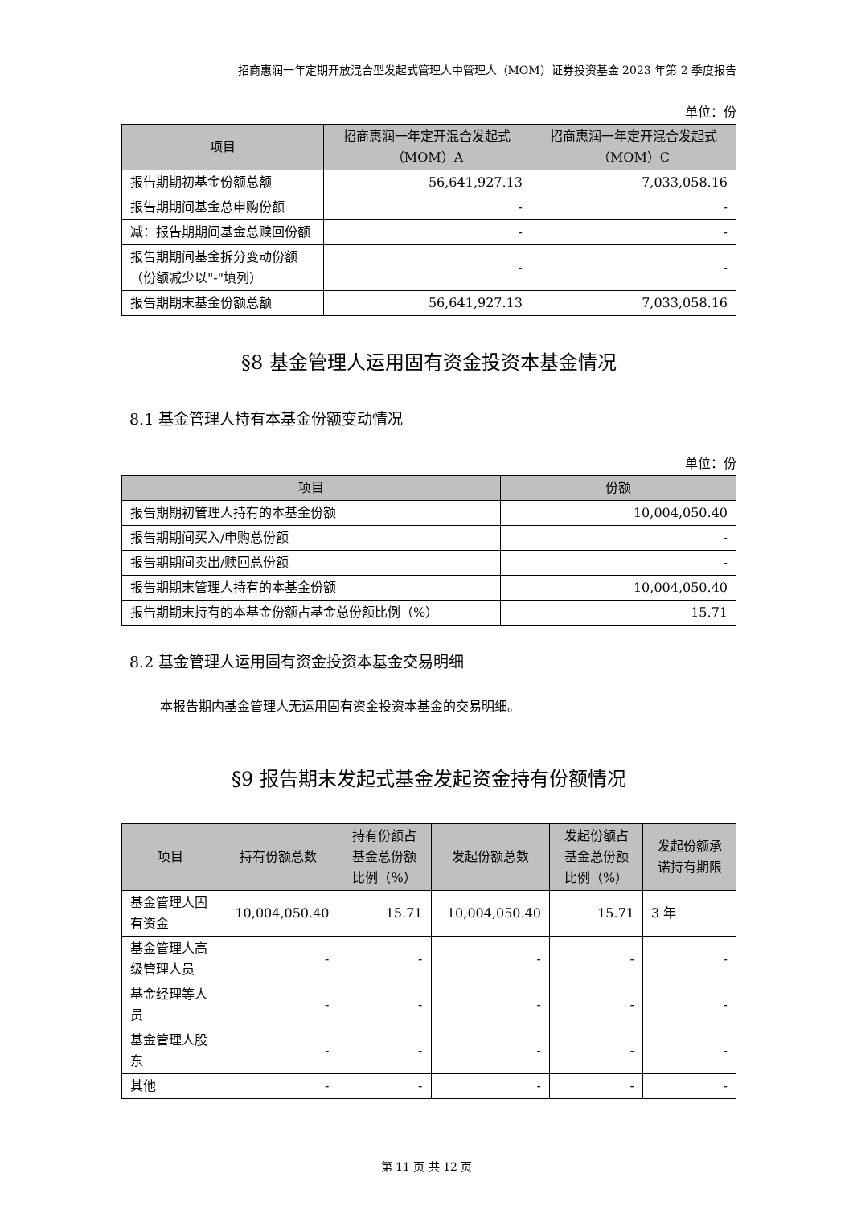招商惠润一年定期开放混合型发起式管理人中管理人（MOM）证券投资基金 2023 年第 2 季度报告
单位：份
| 项目 | 招商惠润一年定开混合发起式（MOM）A | 招商惠润一年定开混合发起式（MOM）C |
| --- | --- | --- |
| 报告期期初基金份额总额 | 56,641,927.13 | 7,033,058.16 |
| 报告期期间基金总申购份额 | - | - |
| 减：报告期期间基金总赎回份额 | - | - |
| 报告期期间基金拆分变动份额（份额减少以"-"填列） | - | - |
| 报告期期末基金份额总额 | 56,641,927.13 | 7,033,058.16 |
§8 基金管理人运用固有资金投资本基金情况
8.1 基金管理人持有本基金份额变动情况
单位：份
| 项目 | 份额 |
| --- | --- |
| 报告期期初管理人持有的本基金份额 | 10,004,050.40 |
| 报告期期间买入/申购总份额 | - |
| 报告期期间卖出/赎回总份额 | - |
| 报告期期末管理人持有的本基金份额 | 10,004,050.40 |
| 报告期期末持有的本基金份额占基金总份额比例（%） | 15.71 |
8.2 基金管理人运用固有资金投资本基金交易明细
本报告期内基金管理人无运用固有资金投资本基金的交易明细。
§9 报告期末发起式基金发起资金持有份额情况
| 项目 | 持有份额总数 | 持有份额占基金总份额比例（%） | 发起份额总数 | 发起份额占基金总份额比例（%） | 发起份额承诺持有期限 |
| --- | --- | --- | --- | --- | --- |
| 基金管理人固有资金 | 10,004,050.40 | 15.71 | 10,004,050.40 | 15.71 | 3 年 |
| 基金管理人高级管理人员 | - | - | - | - | - |
| 基金经理等人员 | - | - | - | - | - |
| 基金管理人股东 | - | - | - | - | - |
| 其他 | - | - | - | - | - |
第 11 页 共 12 页